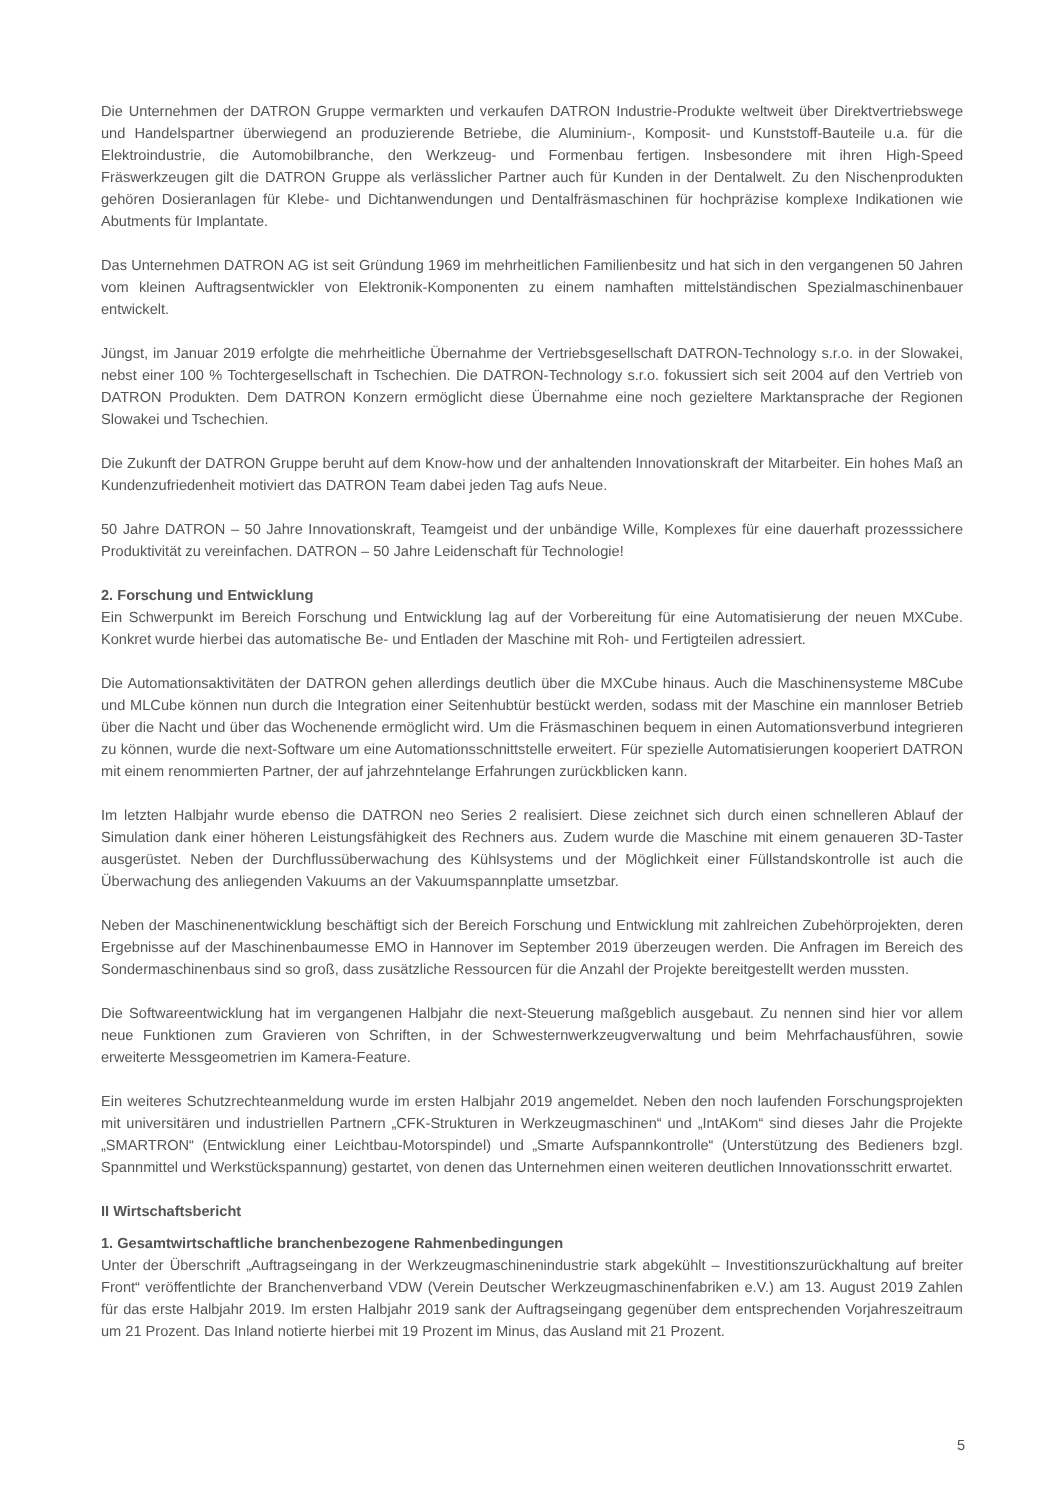Die Unternehmen der DATRON Gruppe vermarkten und verkaufen DATRON Industrie-Produkte weltweit über Direktvertriebswege und Handelspartner überwiegend an produzierende Betriebe, die Aluminium-, Komposit- und Kunststoff-Bauteile u.a. für die Elektroindustrie, die Automobilbranche, den Werkzeug- und Formenbau fertigen. Insbesondere mit ihren High-Speed Fräswerkzeugen gilt die DATRON Gruppe als verlässlicher Partner auch für Kunden in der Dentalwelt. Zu den Nischenprodukten gehören Dosieranlagen für Klebe- und Dichtanwendungen und Dentalfräsmaschinen für hochpräzise komplexe Indikationen wie Abutments für Implantate.
Das Unternehmen DATRON AG ist seit Gründung 1969 im mehrheitlichen Familienbesitz und hat sich in den vergangenen 50 Jahren vom kleinen Auftragsentwickler von Elektronik-Komponenten zu einem namhaften mittelständischen Spezialmaschinenbauer entwickelt.
Jüngst, im Januar 2019 erfolgte die mehrheitliche Übernahme der Vertriebsgesellschaft DATRON-Technology s.r.o. in der Slowakei, nebst einer 100 % Tochtergesellschaft in Tschechien. Die DATRON-Technology s.r.o. fokussiert sich seit 2004 auf den Vertrieb von DATRON Produkten. Dem DATRON Konzern ermöglicht diese Übernahme eine noch gezieltere Marktansprache der Regionen Slowakei und Tschechien.
Die Zukunft der DATRON Gruppe beruht auf dem Know-how und der anhaltenden Innovationskraft der Mitarbeiter. Ein hohes Maß an Kundenzufriedenheit motiviert das DATRON Team dabei jeden Tag aufs Neue.
50 Jahre DATRON – 50 Jahre Innovationskraft, Teamgeist und der unbändige Wille, Komplexes für eine dauerhaft prozesssichere Produktivität zu vereinfachen. DATRON – 50 Jahre Leidenschaft für Technologie!
2. Forschung und Entwicklung
Ein Schwerpunkt im Bereich Forschung und Entwicklung lag auf der Vorbereitung für eine Automatisierung der neuen MXCube. Konkret wurde hierbei das automatische Be- und Entladen der Maschine mit Roh- und Fertigteilen adressiert.
Die Automationsaktivitäten der DATRON gehen allerdings deutlich über die MXCube hinaus. Auch die Maschinensysteme M8Cube und MLCube können nun durch die Integration einer Seitenhubtür bestückt werden, sodass mit der Maschine ein mannloser Betrieb über die Nacht und über das Wochenende ermöglicht wird. Um die Fräsmaschinen bequem in einen Automationsverbund integrieren zu können, wurde die next-Software um eine Automationsschnittstelle erweitert. Für spezielle Automatisierungen kooperiert DATRON mit einem renommierten Partner, der auf jahrzehntelange Erfahrungen zurückblicken kann.
Im letzten Halbjahr wurde ebenso die DATRON neo Series 2 realisiert. Diese zeichnet sich durch einen schnelleren Ablauf der Simulation dank einer höheren Leistungsfähigkeit des Rechners aus. Zudem wurde die Maschine mit einem genaueren 3D-Taster ausgerüstet. Neben der Durchflussüberwachung des Kühlsystems und der Möglichkeit einer Füllstandskontrolle ist auch die Überwachung des anliegenden Vakuums an der Vakuumspannplatte umsetzbar.
Neben der Maschinenentwicklung beschäftigt sich der Bereich Forschung und Entwicklung mit zahlreichen Zubehörprojekten, deren Ergebnisse auf der Maschinenbaumesse EMO in Hannover im September 2019 überzeugen werden. Die Anfragen im Bereich des Sondermaschinenbaus sind so groß, dass zusätzliche Ressourcen für die Anzahl der Projekte bereitgestellt werden mussten.
Die Softwareentwicklung hat im vergangenen Halbjahr die next-Steuerung maßgeblich ausgebaut. Zu nennen sind hier vor allem neue Funktionen zum Gravieren von Schriften, in der Schwesternwerkzeugverwaltung und beim Mehrfachausführen, sowie erweiterte Messgeometrien im Kamera-Feature.
Ein weiteres Schutzrechteanmeldung wurde im ersten Halbjahr 2019 angemeldet. Neben den noch laufenden Forschungsprojekten mit universitären und industriellen Partnern „CFK-Strukturen in Werkzeugmaschinen“ und „IntAKom“ sind dieses Jahr die Projekte „SMARTRON“ (Entwicklung einer Leichtbau-Motorspindel) und „Smarte Aufspannkontrolle“ (Unterstützung des Bedieners bzgl. Spannmittel und Werkstückspannung) gestartet, von denen das Unternehmen einen weiteren deutlichen Innovationsschritt erwartet.
II Wirtschaftsbericht
1. Gesamtwirtschaftliche branchenbezogene Rahmenbedingungen
Unter der Überschrift „Auftragseingang in der Werkzeugmaschinenindustrie stark abgekühlt – Investitionszurückhaltung auf breiter Front“ veröffentlichte der Branchenverband VDW (Verein Deutscher Werkzeugmaschinenfabriken e.V.) am 13. August 2019 Zahlen für das erste Halbjahr 2019. Im ersten Halbjahr 2019 sank der Auftragseingang gegenüber dem entsprechenden Vorjahreszeitraum um 21 Prozent. Das Inland notierte hierbei mit 19 Prozent im Minus, das Ausland mit 21 Prozent.
5